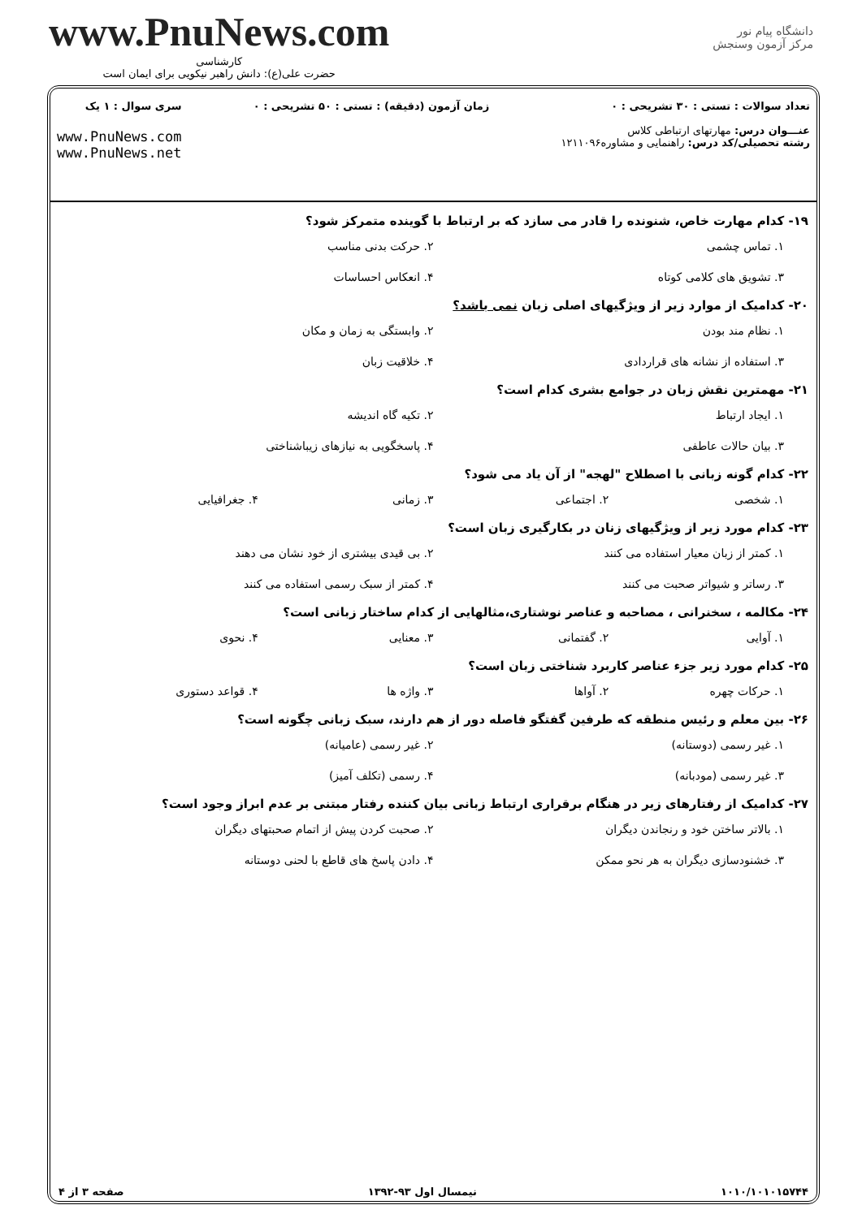www.PnuNews.com
کارشناسی
حضرت علی(ع): دانش راهبر نیکویی برای ایمان است
دانشگاه پیام نور
مرکز آزمون وسنجش
تعداد سوالات : تستی : ۳۰ تشریحی : ۰
عنـــوان درس: مهارتهای ارتباطی کلاس
رشته تحصیلی/کد درس: راهنمایی و مشاوره۱۲۱۱۰۹۶
زمان آزمون (دقیقه) : تستی : ۵۰ تشریحی : ۰
سری سوال : ۱ یک
www.PnuNews.com
www.PnuNews.net
۱۹- کدام مهارت خاص، شنونده را قادر می سازد که بر ارتباط با گوینده متمرکز شود؟
۱. تماس چشمی
۲. حرکت بدنی مناسب
۳. تشویق های کلامی کوتاه
۴. انعکاس احساسات
۲۰- کدامیک از موارد زیر از ویژگیهای اصلی زبان نمی باشد؟
۱. نظام مند بودن
۲. وابستگی به زمان و مکان
۳. استفاده از نشانه های قراردادی
۴. خلاقیت زبان
۲۱- مهمترین نقش زبان در جوامع بشری کدام است؟
۱. ایجاد ارتباط
۲. تکیه گاه اندیشه
۳. بیان حالات عاطفی
۴. پاسخگویی به نیازهای زیباشناختی
۲۲- کدام گونه زبانی با اصطلاح "لهجه" از آن یاد می شود؟
۱. شخصی
۲. اجتماعی
۳. زمانی
۴. جغرافیایی
۲۳- کدام مورد زیر از ویژگیهای زنان در بکارگیری زبان است؟
۱. کمتر از زبان معیار استفاده می کنند
۲. بی قیدی بیشتری از خود نشان می دهند
۳. رساتر و شیواتر صحبت می کنند
۴. کمتر از سبک رسمی استفاده می کنند
۲۴- مکالمه ، سخنرانی ، مصاحبه و عناصر نوشتاری،مثالهایی از کدام ساختار زبانی است؟
۱. آوایی
۲. گفتمانی
۳. معنایی
۴. نحوی
۲۵- کدام مورد زیر جزء عناصر کاربرد شناختی زبان است؟
۱. حرکات چهره
۲. آواها
۳. واژه ها
۴. قواعد دستوری
۲۶- بین معلم و رئیس منطقه که طرفین گفتگو فاصله دور از هم دارند، سبک زبانی چگونه است؟
۱. غیر رسمی (دوستانه)
۲. غیر رسمی (عامیانه)
۳. غیر رسمی (مودبانه)
۴. رسمی (تکلف آمیز)
۲۷- کدامیک از رفتارهای زیر در هنگام برقراری ارتباط زبانی بیان کننده رفتار مبتنی بر عدم ابراز وجود است؟
۱. بالاتر ساختن خود و رنجاندن دیگران
۲. صحبت کردن پیش از اتمام صحبتهای دیگران
۳. خشنودسازی دیگران به هر نحو ممکن
۴. دادن پاسخ های قاطع با لحنی دوستانه
۱۰۱۰/۱۰۱۰۱۵۷۴۴ نیمسال اول ۹۳-۱۳۹۲ صفحه ۳ از ۴